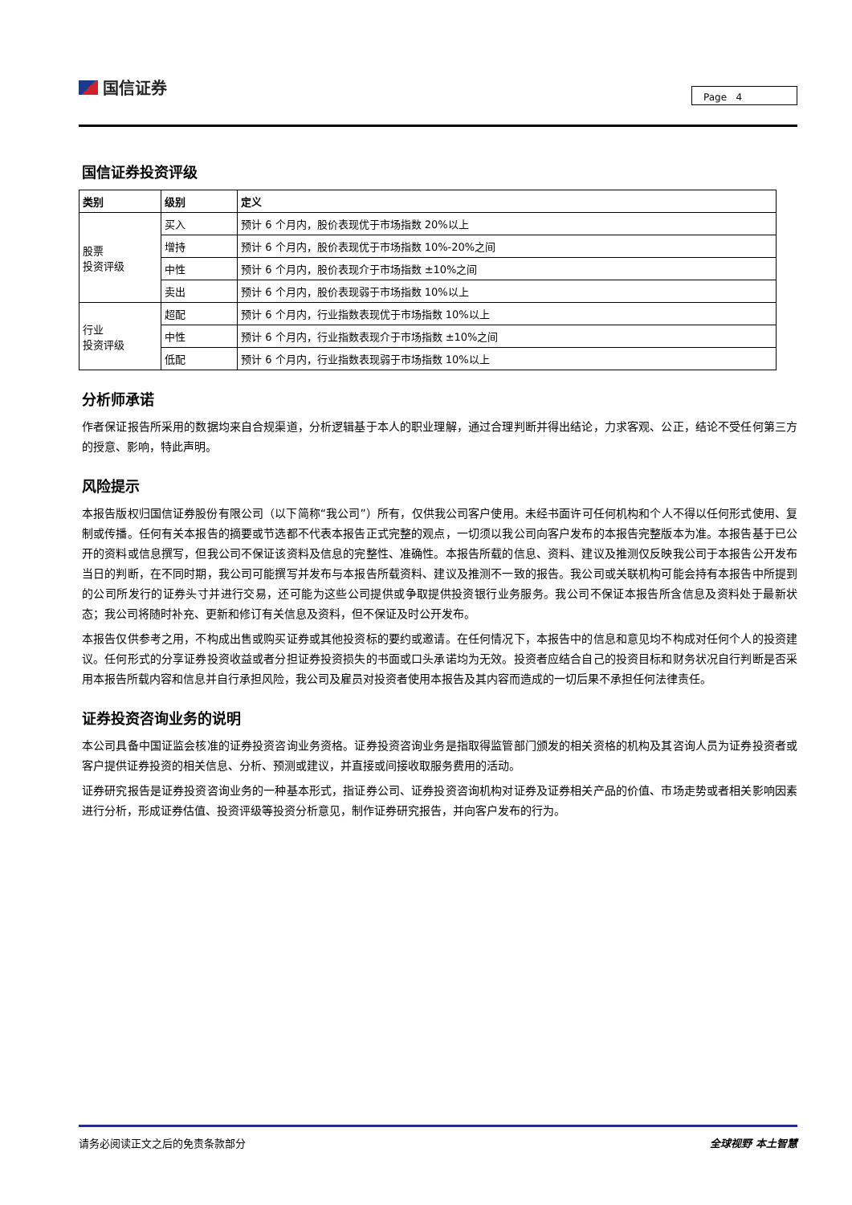国信证券
Page 4
国信证券投资评级
| 类别 | 级别 | 定义 |
| --- | --- | --- |
| 股票 投资评级 | 买入 | 预计 6 个月内，股价表现优于市场指数 20%以上 |
| | 增持 | 预计 6 个月内，股价表现优于市场指数 10%-20%之间 |
| | 中性 | 预计 6 个月内，股价表现介于市场指数 ±10%之间 |
| | 卖出 | 预计 6 个月内，股价表现弱于市场指数 10%以上 |
| 行业 投资评级 | 超配 | 预计 6 个月内，行业指数表现优于市场指数 10%以上 |
| | 中性 | 预计 6 个月内，行业指数表现介于市场指数 ±10%之间 |
| | 低配 | 预计 6 个月内，行业指数表现弱于市场指数 10%以上 |
分析师承诺
作者保证报告所采用的数据均来自合规渠道，分析逻辑基于本人的职业理解，通过合理判断并得出结论，力求客观、公正，结论不受任何第三方的授意、影响，特此声明。
风险提示
本报告版权归国信证券股份有限公司（以下简称“我公司”）所有，仅供我公司客户使用。未经书面许可任何机构和个人不得以任何形式使用、复制或传播。任何有关本报告的摘要或节选都不代表本报告正式完整的观点，一切须以我公司向客户发布的本报告完整版本为准。本报告基于已公开的资料或信息撰写，但我公司不保证该资料及信息的完整性、准确性。本报告所载的信息、资料、建议及推测仅反映我公司于本报告公开发布当日的判断，在不同时期，我公司可能撰写并发布与本报告所载资料、建议及推测不一致的报告。我公司或关联机构可能会持有本报告中所提到的公司所发行的证券头寸并进行交易，还可能为这些公司提供或争取提供投资银行业务服务。我公司不保证本报告所含信息及资料处于最新状态；我公司将随时补充、更新和修订有关信息及资料，但不保证及时公开发布。
本报告仅供参考之用，不构成出售或购买证券或其他投资标的要约或邀请。在任何情况下，本报告中的信息和意见均不构成对任何个人的投资建议。任何形式的分享证券投资收益或者分担证券投资损失的书面或口头承诺均为无效。投资者应结合自己的投资目标和财务状况自行判断是否采用本报告所载内容和信息并自行承担风险，我公司及雇员对投资者使用本报告及其内容而造成的一切后果不承担任何法律责任。
证券投资咨询业务的说明
本公司具备中国证监会核准的证券投资咨询业务资格。证券投资咨询业务是指取得监管部门颁发的相关资格的机构及其咨询人员为证券投资者或客户提供证券投资的相关信息、分析、预测或建议，并直接或间接收取服务费用的活动。
证券研究报告是证券投资咨询业务的一种基本形式，指证券公司、证券投资咨询机构对证券及证券相关产品的价值、市场走势或者相关影响因素进行分析，形成证券估值、投资评级等投资分析意见，制作证券研究报告，并向客户发布的行为。
请务必阅读正文之后的免责条款部分 全球视野 本土智慧